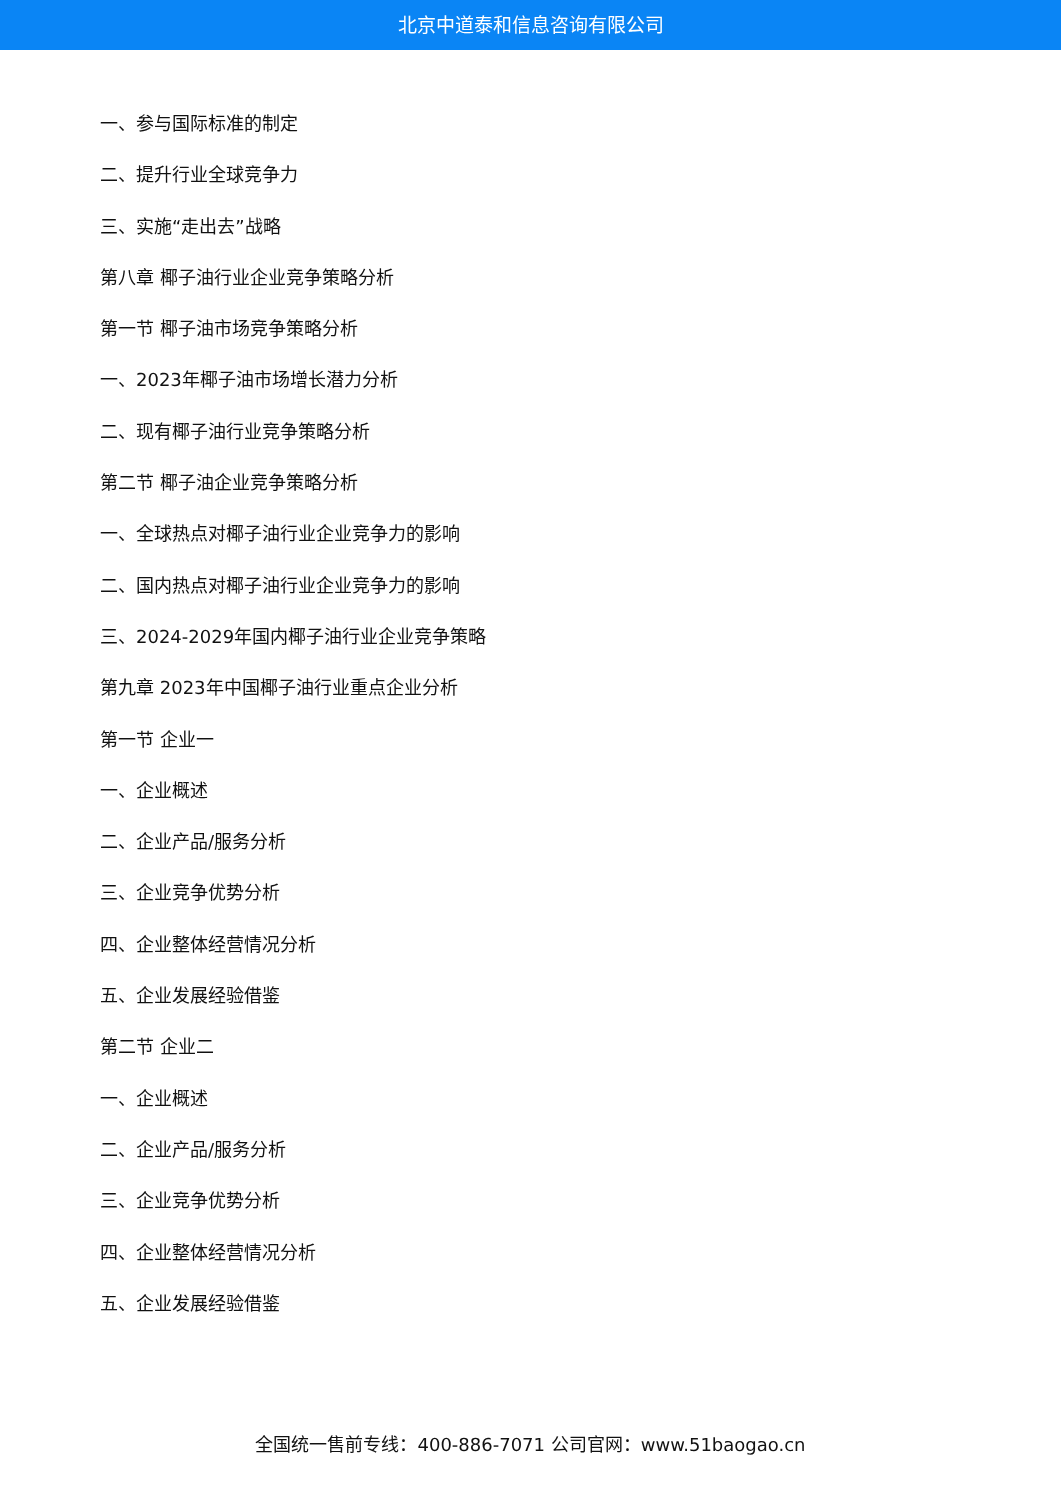北京中道泰和信息咨询有限公司
一、参与国际标准的制定
二、提升行业全球竞争力
三、实施“走出去”战略
第八章 椰子油行业企业竞争策略分析
第一节 椰子油市场竞争策略分析
一、2023年椰子油市场增长潜力分析
二、现有椰子油行业竞争策略分析
第二节 椰子油企业竞争策略分析
一、全球热点对椰子油行业企业竞争力的影响
二、国内热点对椰子油行业企业竞争力的影响
三、2024-2029年国内椰子油行业企业竞争策略
第九章 2023年中国椰子油行业重点企业分析
第一节 企业一
一、企业概述
二、企业产品/服务分析
三、企业竞争优势分析
四、企业整体经营情况分析
五、企业发展经验借鉴
第二节 企业二
一、企业概述
二、企业产品/服务分析
三、企业竞争优势分析
四、企业整体经营情况分析
五、企业发展经验借鉴
全国统一售前专线：400-886-7071 公司官网：www.51baogao.cn